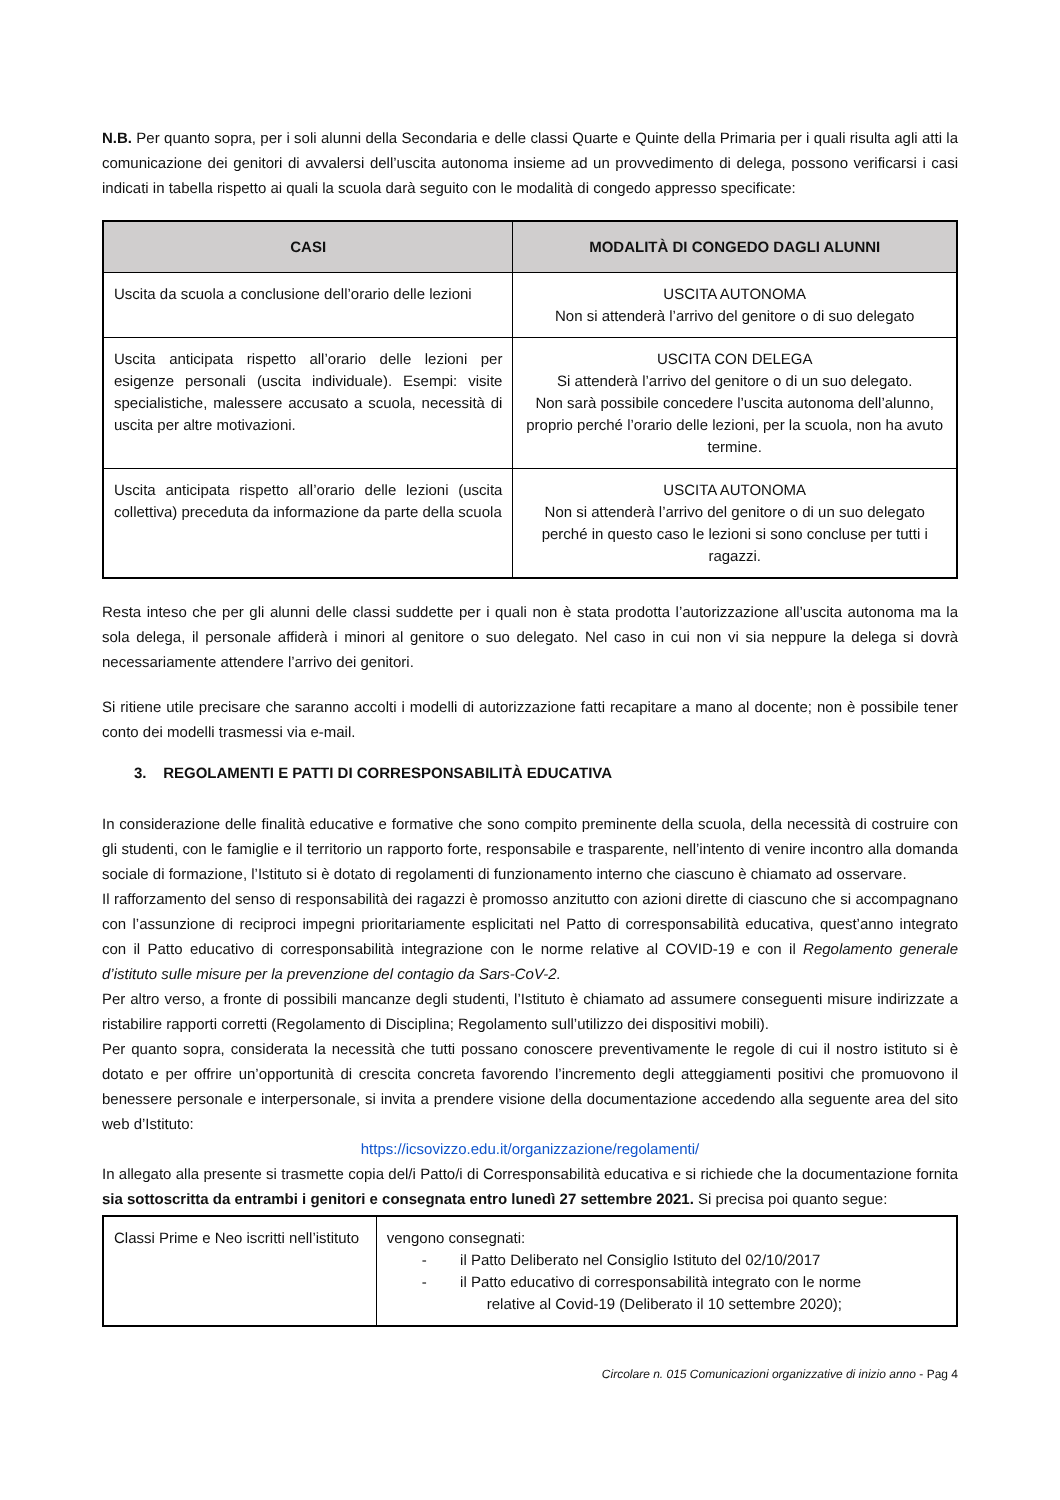N.B. Per quanto sopra, per i soli alunni della Secondaria e delle classi Quarte e Quinte della Primaria per i quali risulta agli atti la comunicazione dei genitori di avvalersi dell’uscita autonoma insieme ad un provvedimento di delega, possono verificarsi i casi indicati in tabella rispetto ai quali la scuola darà seguito con le modalità di congedo appresso specificate:
| CASI | MODALITÀ DI CONGEDO DAGLI ALUNNI |
| --- | --- |
| Uscita da scuola a conclusione dell’orario delle lezioni | USCITA AUTONOMA Non si attenderà l’arrivo del genitore o di suo delegato |
| Uscita anticipata rispetto all’orario delle lezioni per esigenze personali (uscita individuale). Esempi: visite specialistiche, malessere accusato a scuola, necessità di uscita per altre motivazioni. | USCITA CON DELEGA Si attenderà l’arrivo del genitore o di un suo delegato. Non sarà possibile concedere l’uscita autonoma dell’alunno, proprio perché l’orario delle lezioni, per la scuola, non ha avuto termine. |
| Uscita anticipata rispetto all’orario delle lezioni (uscita collettiva) preceduta da informazione da parte della scuola | USCITA AUTONOMA Non si attenderà l’arrivo del genitore o di un suo delegato perché in questo caso le lezioni si sono concluse per tutti i ragazzi. |
Resta inteso che per gli alunni delle classi suddette per i quali non è stata prodotta l’autorizzazione all’uscita autonoma ma la sola delega, il personale affiderà i minori al genitore o suo delegato. Nel caso in cui non vi sia neppure la delega si dovrà necessariamente attendere l’arrivo dei genitori.
Si ritiene utile precisare che saranno accolti i modelli di autorizzazione fatti recapitare a mano al docente; non è possibile tener conto dei modelli trasmessi via e-mail.
3. REGOLAMENTI E PATTI DI CORRESPONSABILITÀ EDUCATIVA
In considerazione delle finalità educative e formative che sono compito preminente della scuola, della necessità di costruire con gli studenti, con le famiglie e il territorio un rapporto forte, responsabile e trasparente, nell’intento di venire incontro alla domanda sociale di formazione, l’Istituto si è dotato di regolamenti di funzionamento interno che ciascuno è chiamato ad osservare.
Il rafforzamento del senso di responsabilità dei ragazzi è promosso anzitutto con azioni dirette di ciascuno che si accompagnano con l’assunzione di reciproci impegni prioritariamente esplicitati nel Patto di corresponsabilità educativa, quest’anno integrato con il Patto educativo di corresponsabilità integrazione con le norme relative al COVID-19 e con il Regolamento generale d’istituto sulle misure per la prevenzione del contagio da Sars-CoV-2.
Per altro verso, a fronte di possibili mancanze degli studenti, l’Istituto è chiamato ad assumere conseguenti misure indirizzate a ristabilire rapporti corretti (Regolamento di Disciplina; Regolamento sull’utilizzo dei dispositivi mobili).
Per quanto sopra, considerata la necessità che tutti possano conoscere preventivamente le regole di cui il nostro istituto si è dotato e per offrire un’opportunità di crescita concreta favorendo l’incremento degli atteggiamenti positivi che promuovono il benessere personale e interpersonale, si invita a prendere visione della documentazione accedendo alla seguente area del sito web d’Istituto:
https://icsovizzo.edu.it/organizzazione/regolamenti/
In allegato alla presente si trasmette copia del/i Patto/i di Corresponsabilità educativa e si richiede che la documentazione fornita sia sottoscritta da entrambi i genitori e consegnata entro lunedì 27 settembre 2021. Si precisa poi quanto segue:
| Classi Prime e Neo iscritti nell’istituto | vengono consegnati: - il Patto Deliberato nel Consiglio Istituto del 02/10/2017 - il Patto educativo di corresponsabilità integrato con le norme relative al Covid-19 (Deliberato il 10 settembre 2020); |
Circolare n. 015 Comunicazioni organizzative di inizio anno - Pag 4